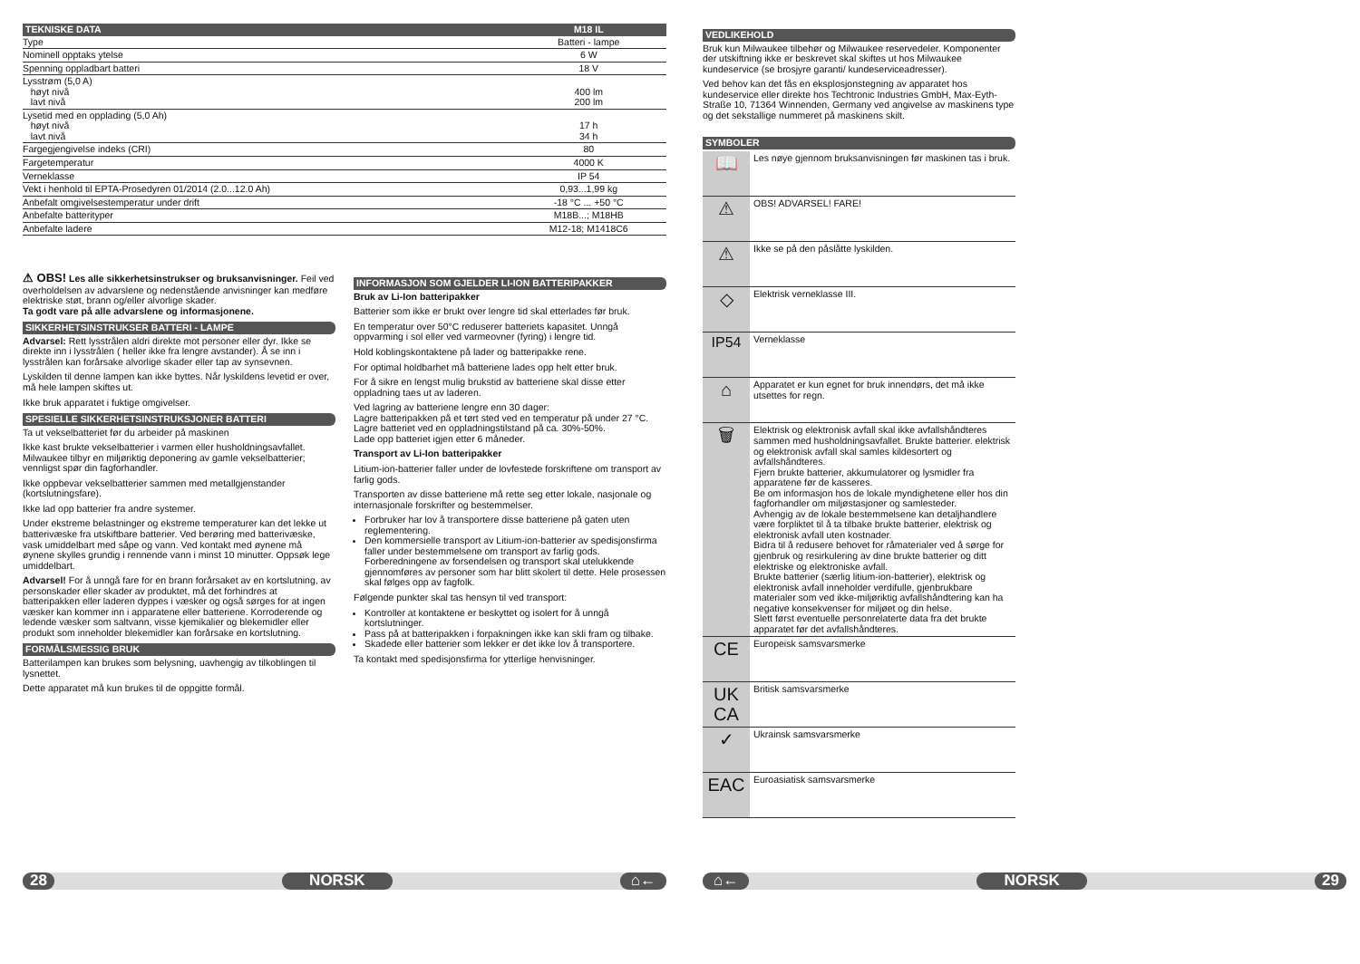| TEKNISKE DATA | M18 IL |
| --- | --- |
| Type | Batteri - lampe |
| Nominell opptaks ytelse | 6 W |
| Spenning oppladbart batteri | 18 V |
| Lysstrøm (5,0 A) høyt nivå lavt nivå | 400 lm 200 lm |
| Lysetid med en opplading (5,0 Ah) høyt nivå lavt nivå | 17 h 34 h |
| Fargegjengivelse indeks (CRI) | 80 |
| Fargetemperatur | 4000 K |
| Verneklasse | IP 54 |
| Vekt i henhold til EPTA-Prosedyren 01/2014 (2.0...12.0 Ah) | 0,93...1,99 kg |
| Anbefalt omgivelsestemperatur under drift | -18 °C ... +50 °C |
| Anbefalte batterityper | M18B...; M18HB |
| Anbefalte ladere | M12-18; M1418C6 |
⚠ OBS! Les alle sikkerhetsinstrukser og bruksanvisninger. Feil ved overholdelsen av advarslene og nedenstående anvisninger kan medføre elektriske støt, brann og/eller alvorlige skader.
Ta godt vare på alle advarslene og informasjonene.
SIKKERHETSINSTRUKSER BATTERI - LAMPE
Advarsel: Rett lysstrålen aldri direkte mot personer eller dyr. Ikke se direkte inn i lysstrålen ( heller ikke fra lengre avstander). Å se inn i lysstrålen kan forårsake alvorlige skader eller tap av synsevnen.
Lyskilden til denne lampen kan ikke byttes. Når lyskildens levetid er over, må hele lampen skiftes ut.
Ikke bruk apparatet i fuktige omgivelser.
SPESIELLE SIKKERHETSINSTRUKSJONER BATTERI
Ta ut vekselbatteriet før du arbeider på maskinen
Ikke kast brukte vekselbatterier i varmen eller husholdningsavfallet. Milwaukee tilbyr en miljøriktig deponering av gamle vekselbatterier; vennligst spør din fagforhandler.
Ikke oppbevar vekselbatterier sammen med metallgjenstander (kortslutningsfare).
Ikke lad opp batterier fra andre systemer.
Under ekstreme belastninger og ekstreme temperaturer kan det lekke ut batterivæske fra utskiftbare batterier. Ved berøring med batterivæske, vask umiddelbart med såpe og vann. Ved kontakt med øynene må øynene skylles grundig i rennende vann i minst 10 minutter. Oppsøk lege umiddelbart.
Advarsel! For å unngå fare for en brann forårsaket av en kortslutning, av personskader eller skader av produktet, må det forhindres at batteripakken eller laderen dyppes i væsker og også sørges for at ingen væsker kan kommer inn i apparatene eller batteriene. Korroderende og ledende væsker som saltvann, visse kjemikalier og blekemidler eller produkt som inneholder blekemidler kan forårsake en kortslutning.
FORMÅLSMESSIG BRUK
Batterilampen kan brukes som belysning, uavhengig av tilkoblingen til lysnettet.
Dette apparatet må kun brukes til de oppgitte formål.
INFORMASJON SOM GJELDER LI-ION BATTERIPAKKER
Bruk av Li-Ion batteripakker
Batterier som ikke er brukt over lengre tid skal etterlades før bruk.
En temperatur over 50°C reduserer batteriets kapasitet. Unngå oppvarming i sol eller ved varmeovner (fyring) i lengre tid.
Hold koblingskontaktene på lader og batteripakke rene.
For optimal holdbarhet må batteriene lades opp helt etter bruk.
For å sikre en lengst mulig brukstid av batteriene skal disse etter oppladning taes ut av laderen.
Ved lagring av batteriene lengre enn 30 dager:
Lagre batteripakken på et tørt sted ved en temperatur på under 27 °C.
Lagre batteriet ved en oppladningstilstand på ca. 30%-50%.
Lade opp batteriet igjen etter 6 måneder.
Transport av Li-Ion batteripakker
Litium-ion-batterier faller under de lovfestede forskriftene om transport av farlig gods.
Transporten av disse batteriene må rette seg etter lokale, nasjonale og internasjonale forskrifter og bestemmelser.
Forbruker har lov å transportere disse batteriene på gaten uten reglementering.
Den kommersielle transport av Litium-ion-batterier av spedisjonsfirma faller under bestemmelsene om transport av farlig gods. Forberedningene av forsendelsen og transport skal utelukkende gjennomføres av personer som har blitt skolert til dette. Hele prosessen skal følges opp av fagfolk.
Følgende punkter skal tas hensyn til ved transport:
Kontroller at kontaktene er beskyttet og isolert for å unngå kortslutninger.
Pass på at batteripakken i forpakningen ikke kan skli fram og tilbake.
Skadede eller batterier som lekker er det ikke lov å transportere.
Ta kontakt med spedisjonsfirma for ytterlige henvisninger.
28 NORSK ⌂←
VEDLIKEHOLD
Bruk kun Milwaukee tilbehør og Milwaukee reservedeler. Komponenter der utskiftning ikke er beskrevet skal skiftes ut hos Milwaukee kundeservice (se brosjyre garanti/ kundeserviceadresser).
Ved behov kan det fås en eksplosjonstegning av apparatet hos kundeservice eller direkte hos Techtronic Industries GmbH, Max-Eyth-Straße 10, 71364 Winnenden, Germany ved angivelse av maskinens type og det sekstallige nummeret på maskinens skilt.
SYMBOLER
| 📖 | Les nøye gjennom bruksanvisningen før maskinen tas i bruk. |
| ⚠ | OBS! ADVARSEL! FARE! |
| ⚠ | Ikke se på den påslåtte lyskilden. |
| ◇ | Elektrisk verneklasse III. |
| IP54 | Verneklasse |
| ⌂ | Apparatet er kun egnet for bruk innendørs, det må ikke utsettes for regn. |
| 🗑 | Elektrisk og elektronisk avfall skal ikke avfallshåndteres sammen med husholdningsavfallet. Brukte batterier. elektrisk og elektronisk avfall skal samles kildesortert og avfallshåndteres. Fjern brukte batterier, akkumulatorer og lysmidler fra apparatene før de kasseres. Be om informasjon hos de lokale myndighetene eller hos din fagforhandler om miljøstasjoner og samlesteder. Avhengig av de lokale bestemmelsene kan detaljhandlere være forpliktet til å ta tilbake brukte batterier, elektrisk og elektronisk avfall uten kostnader. Bidra til å redusere behovet for råmaterialer ved å sørge for gjenbruk og resirkulering av dine brukte batterier og ditt elektriske og elektroniske avfall. Brukte batterier (særlig litium-ion-batterier), elektrisk og elektronisk avfall inneholder verdifulle, gjenbrukbare materialer som ved ikke-miljøriktig avfallshåndtering kan ha negative konsekvenser for miljøet og din helse. Slett først eventuelle personrelaterte data fra det brukte apparatet før det avfallshåndteres. |
| CE | Europeisk samsvarsmerke |
| UK CA | Britisk samsvarsmerke |
| ✓ | Ukrainsk samsvarsmerke |
| EAC | Euroasiatisk samsvarsmerke |
⌂← NORSK 29